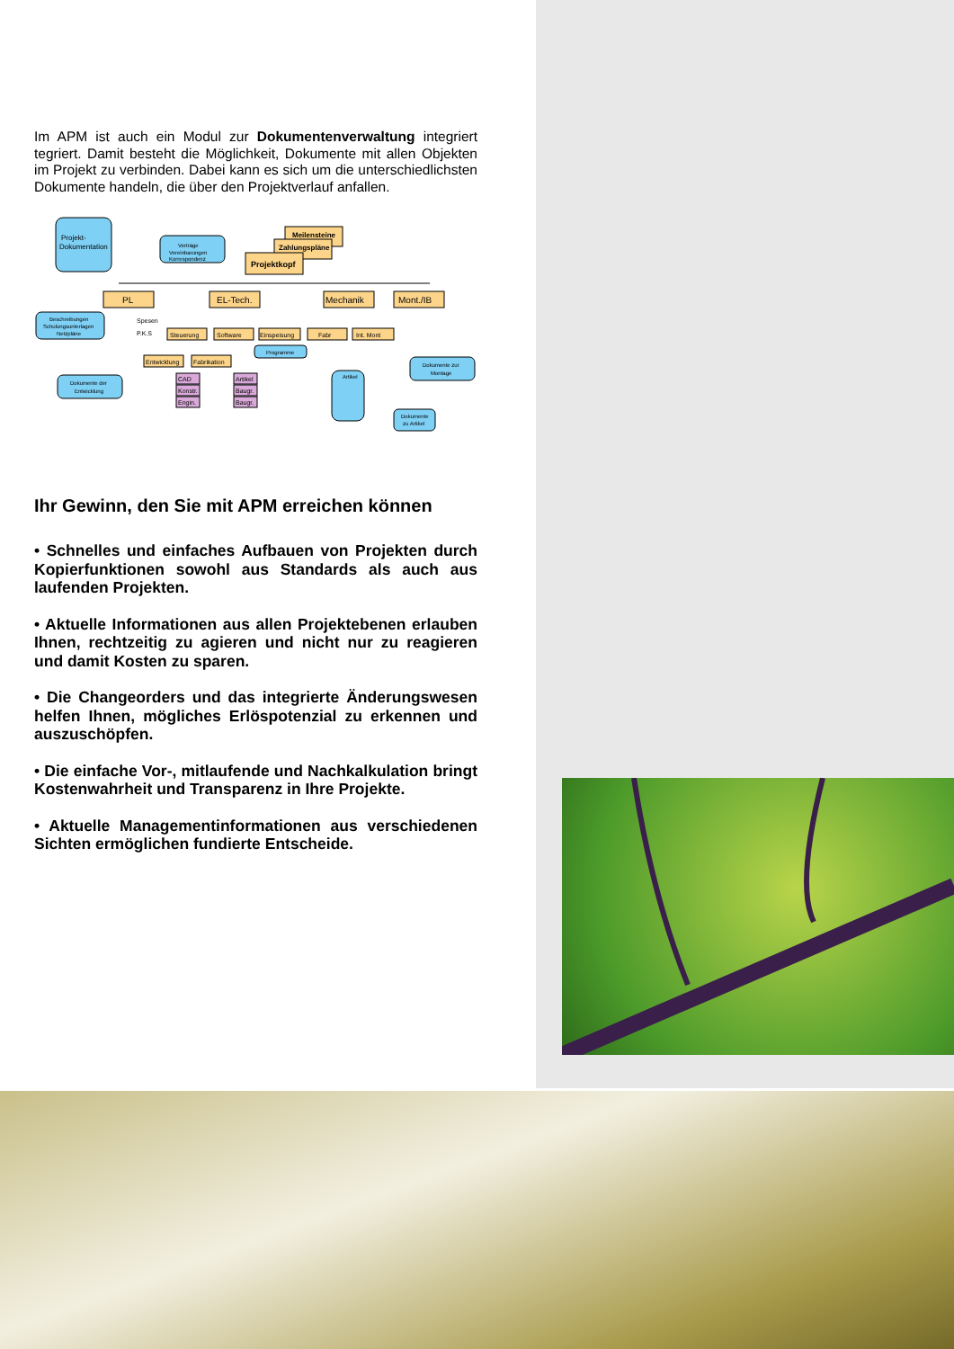Im APM ist auch ein Modul zur Dokumentenverwaltung integriert tegriert. Damit besteht die Möglichkeit, Dokumente mit allen Objekten im Projekt zu verbinden. Dabei kann es sich um die unterschiedlichsten Dokumente handeln, die über den Projektverlauf anfallen.
Projekt-
Dokumentation
Verträge
Vereinbarungen
Korrespondenz
Meilensteine
Zahlungspläne
Projektkopf
PL
EL-Tech.
Mechanik
Mont./IB
Beschreibungen
Schulungsunterlagen
Netzpläne
Spesen
P.K.S
Steuerung
Software
Einspeisung
Fabr
Int. Mont
Programme
Entwicklung
Fabrikation
Dokumente zur
Montage
Dokumente der
Entwicklung
CAD
Konstr.
Engin.
Artikel
Baugr.
Baugr.
Artikel
Dokumente
zu Artikel
Ihr Gewinn, den Sie mit APM erreichen können
• Schnelles und einfaches Aufbauen von Projekten durch Kopierfunktionen sowohl aus Standards als auch aus laufenden Projekten.
• Aktuelle Informationen aus allen Projektebenen erlauben Ihnen, rechtzeitig zu agieren und nicht nur zu reagieren und damit Kosten zu sparen.
• Die Changeorders und das integrierte Änderungswesen helfen Ihnen, mögliches Erlöspotenzial zu erkennen und auszuschöpfen.
• Die einfache Vor-, mitlaufende und Nachkalkulation bringt Kostenwahrheit und Transparenz in Ihre Projekte.
• Aktuelle Managementinformationen aus verschiedenen Sichten ermöglichen fundierte Entscheide.